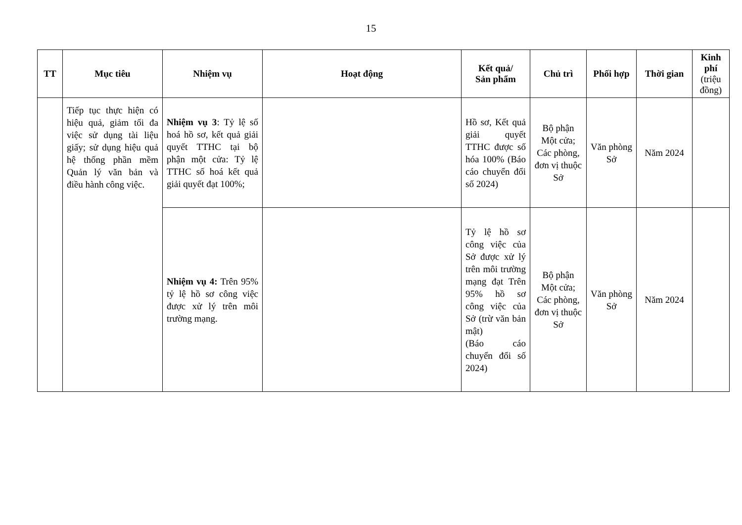15
| TT | Mục tiêu | Nhiệm vụ | Hoạt động | Kết quả/ Sản phẩm | Chủ trì | Phối hợp | Thời gian | Kinh phí (triệu đồng) |
| --- | --- | --- | --- | --- | --- | --- | --- | --- |
| | Tiếp tục thực hiện có hiệu quả, giảm tối đa việc sử dụng tài liệu giấy; sử dụng hiệu quả hệ thống phần mềm Quản lý văn bản và điều hành công việc. | Nhiệm vụ 3 : Tỷ lệ số hoá hồ sơ, kết quả giải quyết TTHC tại bộ phận một cửa: Tỷ lệ TTHC số hoá kết quả giải quyết đạt 100%; | | Hồ sơ, Kết quả giải quyết TTHC được số hóa 100% (Báo cáo chuyển đổi số 2024) | Bộ phận Một cửa; Các phòng, đơn vị thuộc Sở | Văn phòng Sở | Năm 2024 | |
| | | Nhiệm vụ 4: Trên 95% tỷ lệ hồ sơ công việc được xử lý trên môi trường mạng. | | Tỷ lệ hồ sơ công việc của Sở được xử lý trên môi trường mạng đạt Trên 95% hồ sơ công việc của Sở (trừ văn bản mật) (Báo cáo chuyển đổi số 2024) | Bộ phận Một cửa; Các phòng, đơn vị thuộc Sở | Văn phòng Sở | Năm 2024 | |